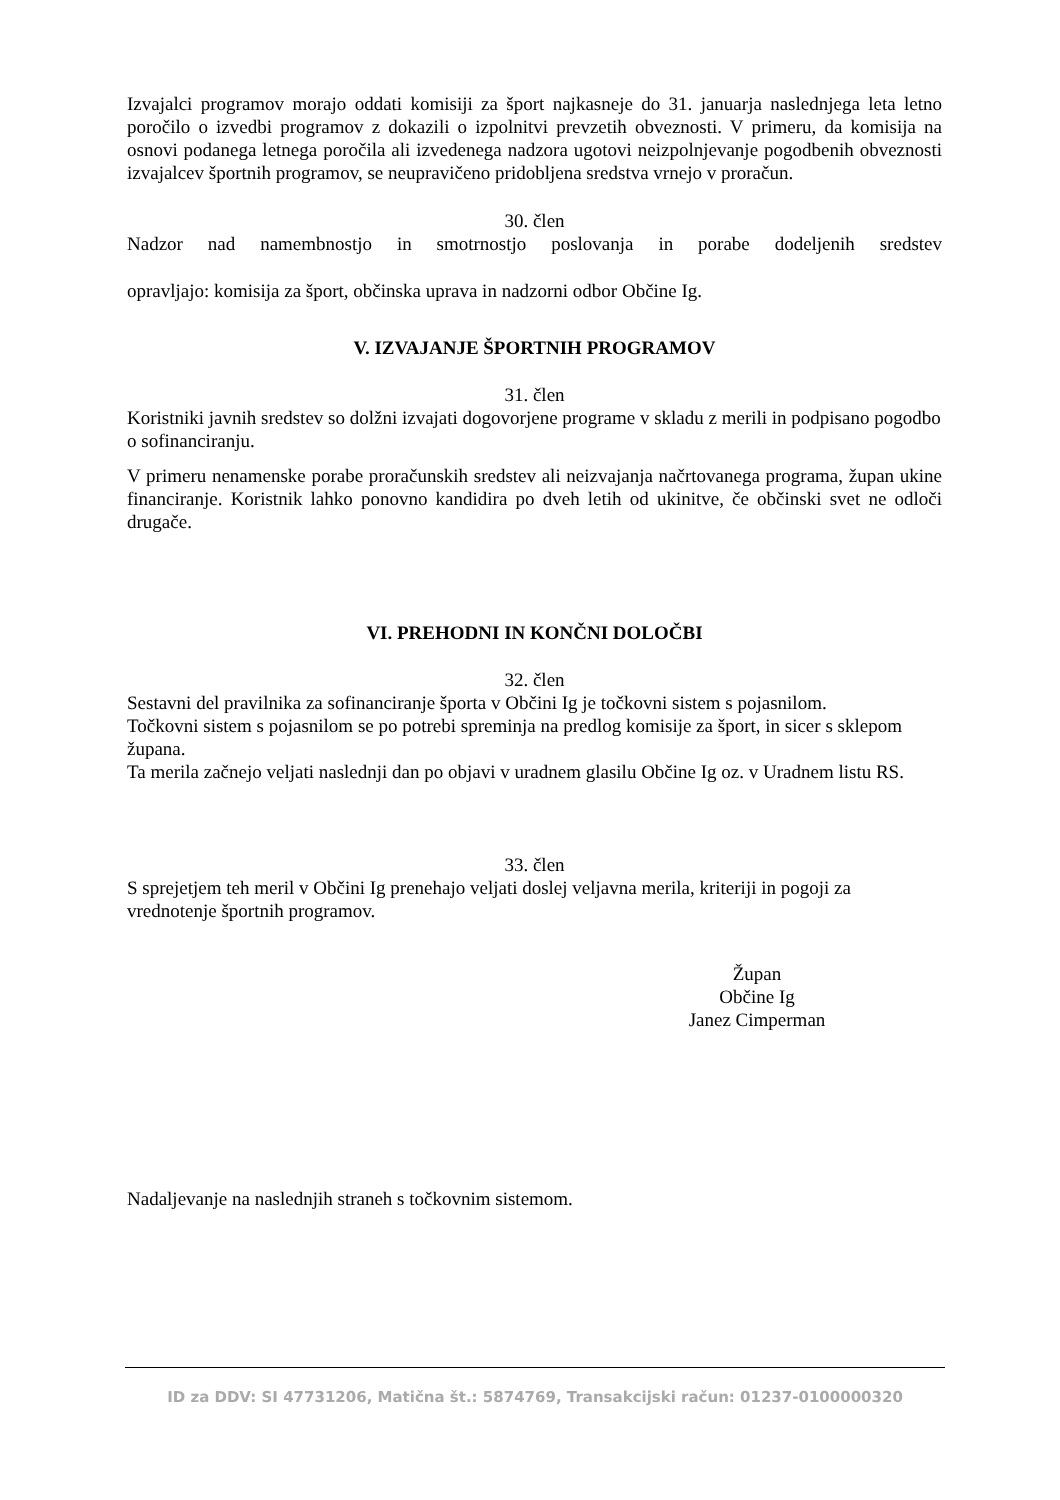Izvajalci programov morajo oddati komisiji za šport najkasneje do 31. januarja naslednjega leta letno poročilo o izvedbi programov z dokazili o izpolnitvi prevzetih obveznosti. V primeru, da komisija na osnovi podanega letnega poročila ali izvedenega nadzora ugotovi neizpolnjevanje pogodbenih obveznosti izvajalcev športnih programov, se neupravičeno pridobljena sredstva vrnejo v proračun.
30. člen
Nadzor nad namembnostjo in smotrnostjo poslovanja in porabe dodeljenih sredstev
opravljajo: komisija za šport, občinska uprava in nadzorni odbor Občine Ig.
V. IZVAJANJE ŠPORTNIH PROGRAMOV
31. člen
Koristniki javnih sredstev so dolžni izvajati dogovorjene programe v skladu z merili in podpisano pogodbo o sofinanciranju.
V primeru nenamenske porabe proračunskih sredstev ali neizvajanja načrtovanega programa, župan ukine financiranje. Koristnik lahko ponovno kandidira po dveh letih od ukinitve, če občinski svet ne odloči drugače.
VI. PREHODNI IN KONČNI DOLOČBI
32. člen
Sestavni del pravilnika za sofinanciranje športa v Občini Ig je točkovni sistem s pojasnilom.
Točkovni sistem s pojasnilom se po potrebi spreminja na predlog komisije za šport, in sicer s sklepom župana.
Ta merila začnejo veljati naslednji dan po objavi v uradnem glasilu Občine Ig oz. v Uradnem listu RS.
33. člen
S sprejetjem teh meril v Občini Ig prenehajo veljati doslej veljavna merila, kriteriji in pogoji za vrednotenje športnih programov.
Župan
Občine Ig
Janez Cimperman
Nadaljevanje na naslednjih straneh s točkovnim sistemom.
ID za DDV: SI 47731206, Matična št.: 5874769, Transakcijski račun: 01237-0100000320